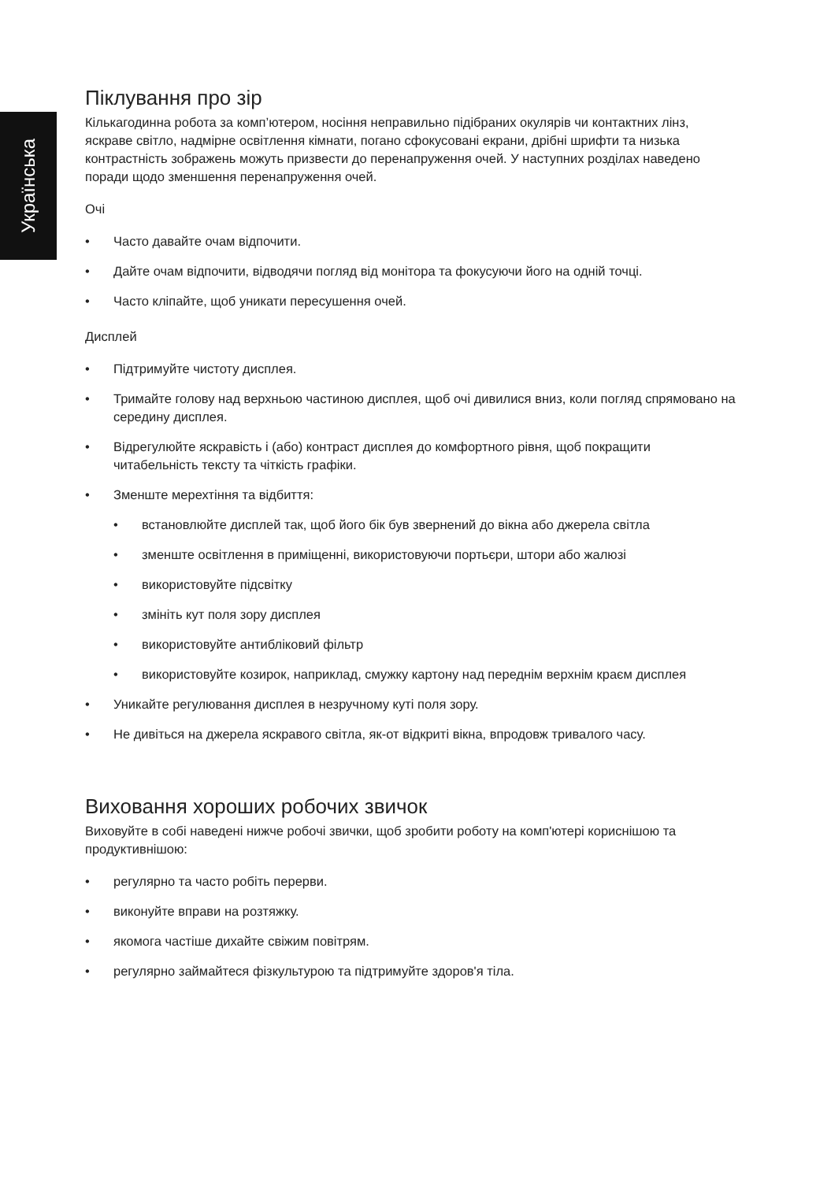Українська
Піклування про зір
Кількагодинна робота за комп’ютером, носіння неправильно підібраних окулярів чи контактних лінз, яскраве світло, надмірне освітлення кімнати, погано сфокусовані екрани, дрібні шрифти та низька контрастність зображень можуть призвести до перенапруження очей. У наступних розділах наведено поради щодо зменшення перенапруження очей.
Очі
• Часто давайте очам відпочити.
• Дайте очам відпочити, відводячи погляд від монітора та фокусуючи його на одній точці.
• Часто кліпайте, щоб уникати пересушення очей.
Дисплей
• Підтримуйте чистоту дисплея.
• Тримайте голову над верхньою частиною дисплея, щоб очі дивилися вниз, коли погляд спрямовано на середину дисплея.
• Відрегулюйте яскравість і (або) контраст дисплея до комфортного рівня, щоб покращити читабельність тексту та чіткість графіки.
• Зменште мерехтіння та відбиття:
• встановлюйте дисплей так, щоб його бік був звернений до вікна або джерела світла
• зменште освітлення в приміщенні, використовуючи портьєри, штори або жалюзі
• використовуйте підсвітку
• змініть кут поля зору дисплея
• використовуйте антибліковий фільтр
• використовуйте козирок, наприклад, смужку картону над переднім верхнім краєм дисплея
• Уникайте регулювання дисплея в незручному куті поля зору.
• Не дивіться на джерела яскравого світла, як-от відкриті вікна, впродовж тривалого часу.
Виховання хороших робочих звичок
Виховуйте в собі наведені нижче робочі звички, щоб зробити роботу на комп'ютері кориснішою та продуктивнішою:
• регулярно та часто робіть перерви.
• виконуйте вправи на розтяжку.
• якомога частіше дихайте свіжим повітрям.
• регулярно займайтеся фізкультурою та підтримуйте здоров'я тіла.